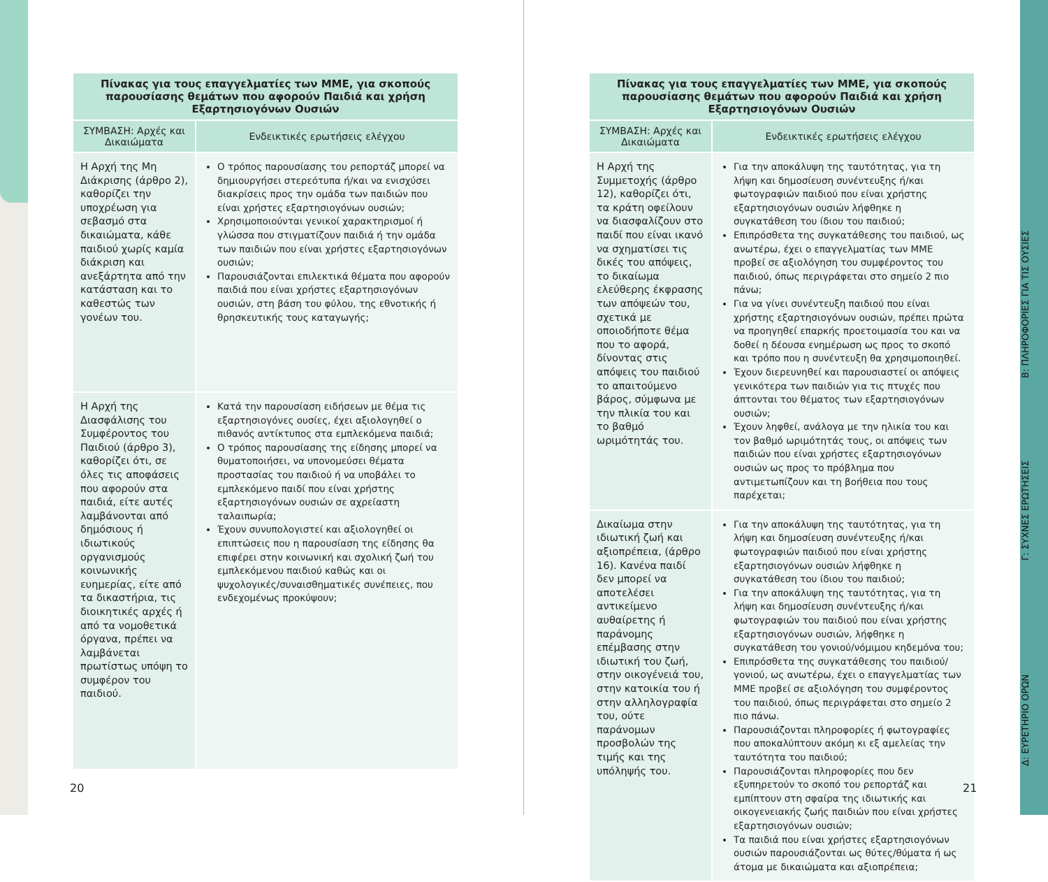| Πίνακας για τους επαγγελματίες των ΜΜΕ, για σκοπούς παρουσίασης θεμάτων που αφορούν Παιδιά και χρήση Εξαρτησιογόνων Ουσιών | |
| --- | --- |
| ΣΥΜΒΑΣΗ: Αρχές και Δικαιώματα | Ενδεικτικές ερωτήσεις ελέγχου |
| Η Αρχή της Μη Διάκρισης (άρθρο 2), καθορίζει την υποχρέωση για σεβασμό στα δικαιώματα, κάθε παιδιού χωρίς καμία διάκριση και ανεξάρτητα από την κατάσταση και το καθεστώς των γονέων του. | Ο τρόπος παρουσίασης του ρεπορτάζ μπορεί να δημιουργήσει στερεότυπα ή/και να ενισχύσει διακρίσεις προς την ομάδα των παιδιών που είναι χρήστες εξαρτησιογόνων ουσιών; Χρησιμοποιούνται γενικοί χαρακτηρισμοί ή γλώσσα που στιγματίζουν παιδιά ή την ομάδα των παιδιών που είναι χρήστες εξαρτησιογόνων ουσιών; Παρουσιάζονται επιλεκτικά θέματα που αφορούν παιδιά που είναι χρήστες εξαρτησιογόνων ουσιών, στη βάση του φύλου, της εθνοτικής ή θρησκευτικής τους καταγωγής; |
| Η Αρχή της Διασφάλισης του Συμφέροντος του Παιδιού (άρθρο 3), καθορίζει ότι, σε όλες τις αποφάσεις που αφορούν στα παιδιά, είτε αυτές λαμβάνονται από δημόσιους ή ιδιωτικούς οργανισμούς κοινωνικής ευημερίας, είτε από τα δικαστήρια, τις διοικητικές αρχές ή από τα νομοθετικά όργανα, πρέπει να λαμβάνεται πρωτίστως υπόψη το συμφέρον του παιδιού. | Κατά την παρουσίαση ειδήσεων με θέμα τις εξαρτησιογόνες ουσίες, έχει αξιολογηθεί ο πιθανός αντίκτυπος στα εμπλεκόμενα παιδιά; Ο τρόπος παρουσίασης της είδησης μπορεί να θυματοποιήσει, να υπονομεύσει θέματα προστασίας του παιδιού ή να υποβάλει το εμπλεκόμενο παιδί που είναι χρήστης εξαρτησιογόνων ουσιών σε αχρείαστη ταλαιπωρία; Έχουν συνυπολογιστεί και αξιολογηθεί οι επιπτώσεις που η παρουσίαση της είδησης θα επιφέρει στην κοινωνική και σχολική ζωή του εμπλεκόμενου παιδιού καθώς και οι ψυχολογικές/συναισθηματικές συνέπειες, που ενδεχομένως προκύψουν; |
20
| Πίνακας για τους επαγγελματίες των ΜΜΕ, για σκοπούς παρουσίασης θεμάτων που αφορούν Παιδιά και χρήση Εξαρτησιογόνων Ουσιών | |
| --- | --- |
| ΣΥΜΒΑΣΗ: Αρχές και Δικαιώματα | Ενδεικτικές ερωτήσεις ελέγχου |
| Η Αρχή της Συμμετοχής (άρθρο 12), καθορίζει ότι, τα κράτη οφείλουν να διασφαλίζουν στο παιδί που είναι ικανό να σχηματίσει τις δικές του απόψεις, το δικαίωμα ελεύθερης έκφρασης των απόψεών του, σχετικά με οποιοδήποτε θέμα που το αφορά, δίνοντας στις απόψεις του παιδιού το απαιτούμενο βάρος, σύμφωνα με την πλικία του και το βαθμό ωριμότητάς του. | Για την αποκάλυψη της ταυτότητας, για τη λήψη και δημοσίευση συνέντευξης ή/και φωτογραφιών παιδιού που είναι χρήστης εξαρτησιογόνων ουσιών λήφθηκε η συγκατάθεση του ίδιου του παιδιού; Επιπρόσθετα της συγκατάθεσης του παιδιού, ως ανωτέρω, έχει ο επαγγελματίας των ΜΜΕ προβεί σε αξιολόγηση του συμφέροντος του παιδιού, όπως περιγράφεται στο σημείο 2 πιο πάνω; Για να γίνει συνέντευξη παιδιού που είναι χρήστης εξαρτησιογόνων ουσιών, πρέπει πρώτα να προηγηθεί επαρκής προετοιμασία του και να δοθεί η δέουσα ενημέρωση ως προς το σκοπό και τρόπο που η συνέντευξη θα χρησιμοποιηθεί. Έχουν διερευνηθεί και παρουσιαστεί οι απόψεις γενικότερα των παιδιών για τις πτυχές που άπτονται του θέματος των εξαρτησιογόνων ουσιών; Έχουν ληφθεί, ανάλογα με την ηλικία του και τον βαθμό ωριμότητάς τους, οι απόψεις των παιδιών που είναι χρήστες εξαρτησιογόνων ουσιών ως προς το πρόβλημα που αντιμετωπίζουν και τη βοήθεια που τους παρέχεται; |
| Δικαίωμα στην ιδιωτική ζωή και αξιοπρέπεια, (άρθρο 16). Κανένα παιδί δεν μπορεί να αποτελέσει αντικείμενο αυθαίρετης ή παράνομης επέμβασης στην ιδιωτική του ζωή, στην οικογένειά του, στην κατοικία του ή στην αλληλογραφία του, ούτε παράνομων προσβολών της τιμής και της υπόληψής του. | Για την αποκάλυψη της ταυτότητας, για τη λήψη και δημοσίευση συνέντευξης ή/και φωτογραφιών παιδιού που είναι χρήστης εξαρτησιογόνων ουσιών λήφθηκε η συγκατάθεση του ίδιου του παιδιού; Για την αποκάλυψη της ταυτότητας, για τη λήψη και δημοσίευση συνέντευξης ή/και φωτογραφιών του παιδιού που είναι χρήστης εξαρτησιογόνων ουσιών, λήφθηκε η συγκατάθεση του γονιού/νόμιμου κηδεμόνα του; Επιπρόσθετα της συγκατάθεσης του παιδιού/γονιού, ως ανωτέρω, έχει ο επαγγελματίας των ΜΜΕ προβεί σε αξιολόγηση του συμφέροντος του παιδιού, όπως περιγράφεται στο σημείο 2 πιο πάνω. Παρουσιάζονται πληροφορίες ή φωτογραφίες που αποκαλύπτουν ακόμη κι εξ αμελείας την ταυτότητα του παιδιού; Παρουσιάζονται πληροφορίες που δεν εξυπηρετούν το σκοπό του ρεπορτάζ και εμπίπτουν στη σφαίρα της ιδιωτικής και οικογενειακής ζωής παιδιών που είναι χρήστες εξαρτησιογόνων ουσιών; Τα παιδιά που είναι χρήστες εξαρτησιογόνων ουσιών παρουσιάζονται ως θύτες/θύματα ή ως άτομα με δικαιώματα και αξιοπρέπεια; |
21
Β: ΠΛΗΡΟΦΟΡΙΕΣ ΓΙΑ ΤΙΣ ΟΥΣΙΕΣ
Γ: ΣΥΧΝΕΣ ΕΡΩΤΗΣΕΙΣ
Δ: ΕΥΡΕΤΗΡΙΟ ΟΡΩΝ